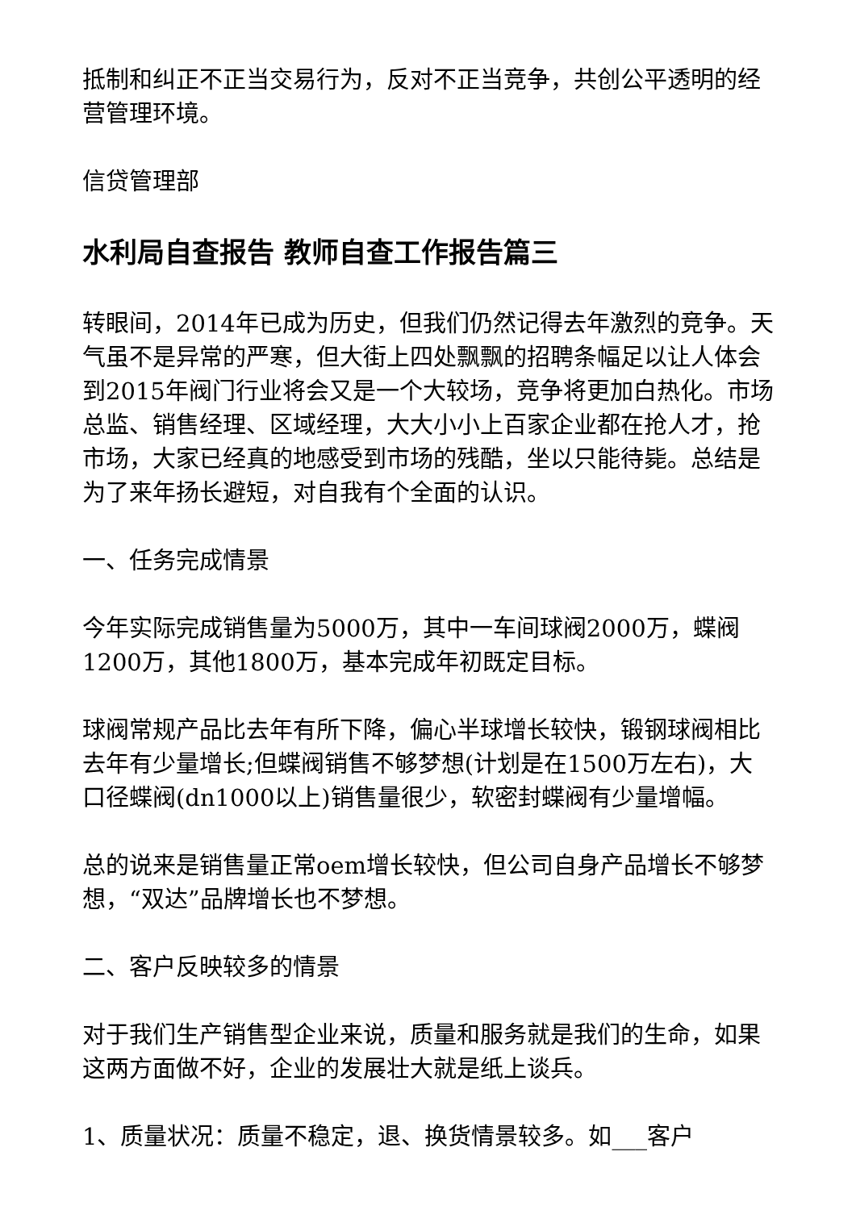抵制和纠正不正当交易行为，反对不正当竞争，共创公平透明的经营管理环境。
信贷管理部
水利局自查报告 教师自查工作报告篇三
转眼间，2014年已成为历史，但我们仍然记得去年激烈的竞争。天气虽不是异常的严寒，但大街上四处飘飘的招聘条幅足以让人体会到2015年阀门行业将会又是一个大较场，竞争将更加白热化。市场总监、销售经理、区域经理，大大小小上百家企业都在抢人才，抢市场，大家已经真的地感受到市场的残酷，坐以只能待毙。总结是为了来年扬长避短，对自我有个全面的认识。
一、任务完成情景
今年实际完成销售量为5000万，其中一车间球阀2000万，蝶阀1200万，其他1800万，基本完成年初既定目标。
球阀常规产品比去年有所下降，偏心半球增长较快，锻钢球阀相比去年有少量增长;但蝶阀销售不够梦想(计划是在1500万左右)，大口径蝶阀(dn1000以上)销售量很少，软密封蝶阀有少量增幅。
总的说来是销售量正常oem增长较快，但公司自身产品增长不够梦想，“双达”品牌增长也不梦想。
二、客户反映较多的情景
对于我们生产销售型企业来说，质量和服务就是我们的生命，如果这两方面做不好，企业的发展壮大就是纸上谈兵。
1、质量状况：质量不稳定，退、换货情景较多。如___客户